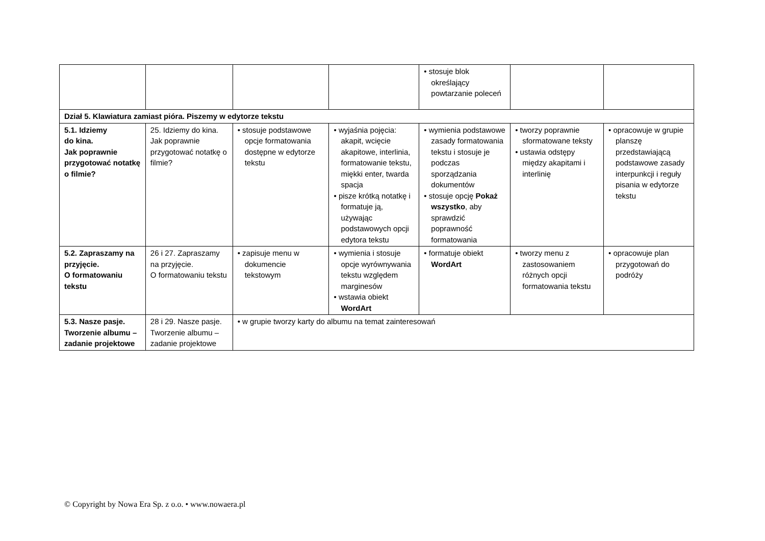| | | | | • stosuje blok określający powtarzanie poleceń | | |
| Dział 5. Klawiatura zamiast pióra. Piszemy w edytorze tekstu | | | | | | |
| 5.1. Idziemy do kina. Jak poprawnie przygotować notatkę o filmie? | 25. Idziemy do kina. Jak poprawnie przygotować notatkę o filmie? | • stosuje podstawowe opcje formatowania dostępne w edytorze tekstu | • wyjaśnia pojęcia: akapit, wcięcie akapitowe, interlinia, formatowanie tekstu, miękki enter, twarda spacja • pisze krótką notatkę i formatuje ją, używając podstawowych opcji edytora tekstu | • wymienia podstawowe zasady formatowania tekstu i stosuje je podczas sporządzania dokumentów • stosuje opcję Pokaż wszystko , aby sprawdzić poprawność formatowania | • tworzy poprawnie sformatowane teksty • ustawia odstępy między akapitami i interlinię | • opracowuje w grupie planszę przedstawiającą podstawowe zasady interpunkcji i reguły pisania w edytorze tekstu |
| 5.2. Zapraszamy na przyjęcie. O formatowaniu tekstu | 26 i 27. Zapraszamy na przyjęcie. O formatowaniu tekstu | • zapisuje menu w dokumencie tekstowym | • wymienia i stosuje opcje wyrównywania tekstu względem marginesów • wstawia obiekt WordArt | • formatuje obiekt WordArt | • tworzy menu z zastosowaniem różnych opcji formatowania tekstu | • opracowuje plan przygotowań do podróży |
| 5.3. Nasze pasje. Tworzenie albumu – zadanie projektowe | 28 i 29. Nasze pasje. Tworzenie albumu – zadanie projektowe | • w grupie tworzy karty do albumu na temat zainteresowań | | | | |
© Copyright by Nowa Era Sp. z o.o. • www.nowaera.pl